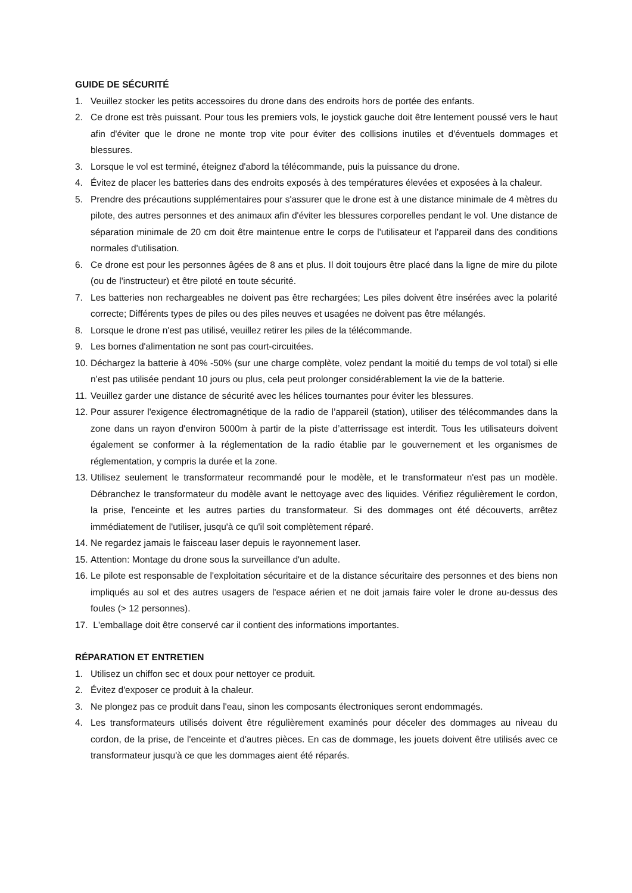GUIDE DE SÉCURITÉ
1. Veuillez stocker les petits accessoires du drone dans des endroits hors de portée des enfants.
2. Ce drone est très puissant. Pour tous les premiers vols, le joystick gauche doit être lentement poussé vers le haut afin d'éviter que le drone ne monte trop vite pour éviter des collisions inutiles et d'éventuels dommages et blessures.
3. Lorsque le vol est terminé, éteignez d'abord la télécommande, puis la puissance du drone.
4. Évitez de placer les batteries dans des endroits exposés à des températures élevées et exposées à la chaleur.
5. Prendre des précautions supplémentaires pour s'assurer que le drone est à une distance minimale de 4 mètres du pilote, des autres personnes et des animaux afin d'éviter les blessures corporelles pendant le vol. Une distance de séparation minimale de 20 cm doit être maintenue entre le corps de l'utilisateur et l'appareil dans des conditions normales d'utilisation.
6. Ce drone est pour les personnes âgées de 8 ans et plus. Il doit toujours être placé dans la ligne de mire du pilote (ou de l'instructeur) et être piloté en toute sécurité.
7. Les batteries non rechargeables ne doivent pas être rechargées; Les piles doivent être insérées avec la polarité correcte; Différents types de piles ou des piles neuves et usagées ne doivent pas être mélangés.
8. Lorsque le drone n'est pas utilisé, veuillez retirer les piles de la télécommande.
9. Les bornes d'alimentation ne sont pas court-circuitées.
10. Déchargez la batterie à 40% -50% (sur une charge complète, volez pendant la moitié du temps de vol total) si elle n’est pas utilisée pendant 10 jours ou plus, cela peut prolonger considérablement la vie de la batterie.
11. Veuillez garder une distance de sécurité avec les hélices tournantes pour éviter les blessures.
12. Pour assurer l'exigence électromagnétique de la radio de l’appareil (station), utiliser des télécommandes dans la zone dans un rayon d'environ 5000m à partir de la piste d’atterrissage est interdit. Tous les utilisateurs doivent également se conformer à la réglementation de la radio établie par le gouvernement et les organismes de réglementation, y compris la durée et la zone.
13. Utilisez seulement le transformateur recommandé pour le modèle, et le transformateur n'est pas un modèle. Débranchez le transformateur du modèle avant le nettoyage avec des liquides. Vérifiez régulièrement le cordon, la prise, l'enceinte et les autres parties du transformateur. Si des dommages ont été découverts, arrêtez immédiatement de l'utiliser, jusqu'à ce qu'il soit complètement réparé.
14. Ne regardez jamais le faisceau laser depuis le rayonnement laser.
15. Attention: Montage du drone sous la surveillance d'un adulte.
16. Le pilote est responsable de l'exploitation sécuritaire et de la distance sécuritaire des personnes et des biens non impliqués au sol et des autres usagers de l'espace aérien et ne doit jamais faire voler le drone au-dessus des foules (> 12 personnes).
17. L'emballage doit être conservé car il contient des informations importantes.
RÉPARATION ET ENTRETIEN
1. Utilisez un chiffon sec et doux pour nettoyer ce produit.
2. Évitez d'exposer ce produit à la chaleur.
3. Ne plongez pas ce produit dans l'eau, sinon les composants électroniques seront endommagés.
4. Les transformateurs utilisés doivent être régulièrement examinés pour déceler des dommages au niveau du cordon, de la prise, de l'enceinte et d'autres pièces. En cas de dommage, les jouets doivent être utilisés avec ce transformateur jusqu'à ce que les dommages aient été réparés.